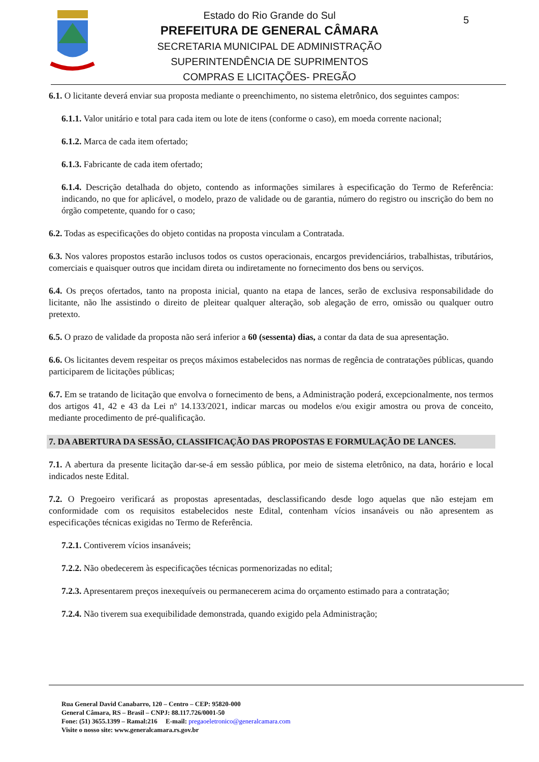Estado do Rio Grande do Sul
PREFEITURA DE GENERAL CÂMARA
SECRETARIA MUNICIPAL DE ADMINISTRAÇÃO
SUPERINTENDÊNCIA DE SUPRIMENTOS
COMPRAS E LICITAÇÕES- PREGÃO
5
6.1. O licitante deverá enviar sua proposta mediante o preenchimento, no sistema eletrônico, dos seguintes campos:
6.1.1. Valor unitário e total para cada item ou lote de itens (conforme o caso), em moeda corrente nacional;
6.1.2. Marca de cada item ofertado;
6.1.3. Fabricante de cada item ofertado;
6.1.4. Descrição detalhada do objeto, contendo as informações similares à especificação do Termo de Referência: indicando, no que for aplicável, o modelo, prazo de validade ou de garantia, número do registro ou inscrição do bem no órgão competente, quando for o caso;
6.2. Todas as especificações do objeto contidas na proposta vinculam a Contratada.
6.3. Nos valores propostos estarão inclusos todos os custos operacionais, encargos previdenciários, trabalhistas, tributários, comerciais e quaisquer outros que incidam direta ou indiretamente no fornecimento dos bens ou serviços.
6.4. Os preços ofertados, tanto na proposta inicial, quanto na etapa de lances, serão de exclusiva responsabilidade do licitante, não lhe assistindo o direito de pleitear qualquer alteração, sob alegação de erro, omissão ou qualquer outro pretexto.
6.5. O prazo de validade da proposta não será inferior a 60 (sessenta) dias, a contar da data de sua apresentação.
6.6. Os licitantes devem respeitar os preços máximos estabelecidos nas normas de regência de contratações públicas, quando participarem de licitações públicas;
6.7. Em se tratando de licitação que envolva o fornecimento de bens, a Administração poderá, excepcionalmente, nos termos dos artigos 41, 42 e 43 da Lei nº 14.133/2021, indicar marcas ou modelos e/ou exigir amostra ou prova de conceito, mediante procedimento de pré-qualificação.
7. DA ABERTURA DA SESSÃO, CLASSIFICAÇÃO DAS PROPOSTAS E FORMULAÇÃO DE LANCES.
7.1. A abertura da presente licitação dar-se-á em sessão pública, por meio de sistema eletrônico, na data, horário e local indicados neste Edital.
7.2. O Pregoeiro verificará as propostas apresentadas, desclassificando desde logo aquelas que não estejam em conformidade com os requisitos estabelecidos neste Edital, contenham vícios insanáveis ou não apresentem as especificações técnicas exigidas no Termo de Referência.
7.2.1. Contiverem vícios insanáveis;
7.2.2. Não obedecerem às especificações técnicas pormenorizadas no edital;
7.2.3. Apresentarem preços inexequíveis ou permanecerem acima do orçamento estimado para a contratação;
7.2.4. Não tiverem sua exequibilidade demonstrada, quando exigido pela Administração;
Rua General David Canabarro, 120 – Centro – CEP: 95820-000
General Câmara, RS – Brasil – CNPJ: 88.117.726/0001-50
Fone: (51) 3655.1399 – Ramal:216 E-mail: pregaoeletronico@generalcamara.com
Visite o nosso site: www.generalcamara.rs.gov.br